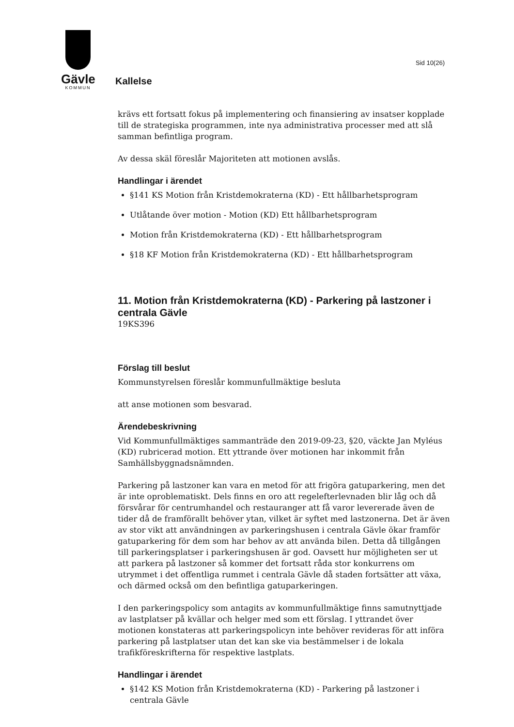Gävle
KOMMUN
Sid 10(26)
Kallelse
krävs ett fortsatt fokus på implementering och finansiering av insatser kopplade till de strategiska programmen, inte nya administrativa processer med att slå samman befintliga program.
Av dessa skäl föreslår Majoriteten att motionen avslås.
Handlingar i ärendet
§141 KS Motion från Kristdemokraterna (KD) - Ett hållbarhetsprogram
Utlåtande över motion - Motion (KD) Ett hållbarhetsprogram
Motion från Kristdemokraterna (KD) - Ett hållbarhetsprogram
§18 KF Motion från Kristdemokraterna (KD) - Ett hållbarhetsprogram
11. Motion från Kristdemokraterna (KD) - Parkering på lastzoner i centrala Gävle
19KS396
Förslag till beslut
Kommunstyrelsen föreslår kommunfullmäktige besluta
att anse motionen som besvarad.
Ärendebeskrivning
Vid Kommunfullmäktiges sammanträde den 2019-09-23, §20, väckte Jan Myléus (KD) rubricerad motion. Ett yttrande över motionen har inkommit från Samhällsbyggnadsnämnden.
Parkering på lastzoner kan vara en metod för att frigöra gatuparkering, men det är inte oproblematiskt. Dels finns en oro att regelefterlevnaden blir låg och då försvårar för centrumhandel och restauranger att få varor levererade även de tider då de framförallt behöver ytan, vilket är syftet med lastzonerna. Det är även av stor vikt att användningen av parkeringshusen i centrala Gävle ökar framför gatuparkering för dem som har behov av att använda bilen. Detta då tillgången till parkeringsplatser i parkeringshusen är god. Oavsett hur möjligheten ser ut att parkera på lastzoner så kommer det fortsatt råda stor konkurrens om utrymmet i det offentliga rummet i centrala Gävle då staden fortsätter att växa, och därmed också om den befintliga gatuparkeringen.
I den parkeringspolicy som antagits av kommunfullmäktige finns samutnyttjade av lastplatser på kvällar och helger med som ett förslag. I yttrandet över motionen konstateras att parkeringspolicyn inte behöver revideras för att införa parkering på lastplatser utan det kan ske via bestämmelser i de lokala trafikföreskrifterna för respektive lastplats.
Handlingar i ärendet
§142 KS Motion från Kristdemokraterna (KD) - Parkering på lastzoner i centrala Gävle